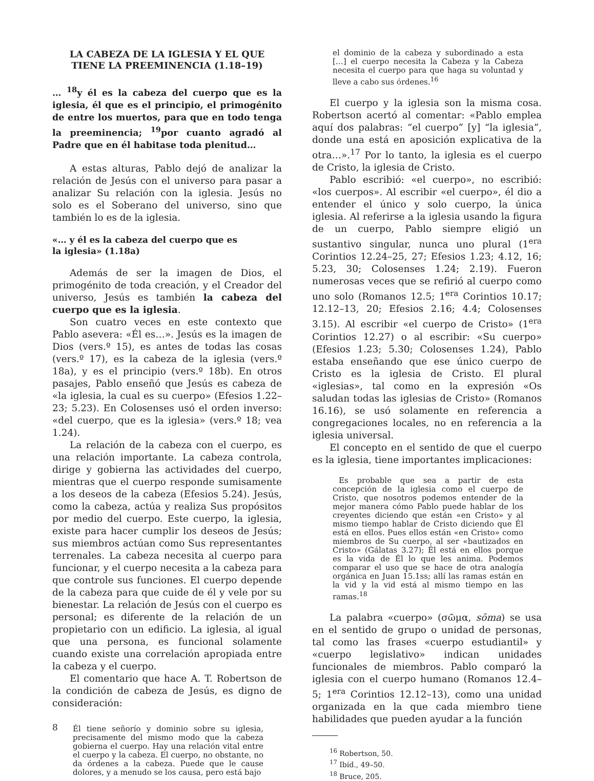LA CABEZA DE LA IGLESIA Y EL QUE TIENE LA PREEMINENCIA (1.18–19)
… <sup>18</sup>y él es la cabeza del cuerpo que es la iglesia, él que es el principio, el primogénito de entre los muertos, para que en todo tenga la preeminencia; <sup>19</sup>por cuanto agradó al Padre que en él habitase toda plenitud…
A estas alturas, Pablo dejó de analizar la relación de Jesús con el universo para pasar a analizar Su relación con la iglesia. Jesús no solo es el Soberano del universo, sino que también lo es de la iglesia.
«… y él es la cabeza del cuerpo que es
la iglesia» (1.18a)
Además de ser la imagen de Dios, el primogénito de toda creación, y el Creador del universo, Jesús es también la cabeza del cuerpo que es la iglesia.
Son cuatro veces en este contexto que Pablo asevera: «Él es…». Jesús es la imagen de Dios (vers.º 15), es antes de todas las cosas (vers.º 17), es la cabeza de la iglesia (vers.º 18a), y es el principio (vers.º 18b). En otros pasajes, Pablo enseñó que Jesús es cabeza de «la iglesia, la cual es su cuerpo» (Efesios 1.22–23; 5.23). En Colosenses usó el orden inverso: «del cuerpo, que es la iglesia» (vers.º 18; vea 1.24).
La relación de la cabeza con el cuerpo, es una relación importante. La cabeza controla, dirige y gobierna las actividades del cuerpo, mientras que el cuerpo responde sumisamente a los deseos de la cabeza (Efesios 5.24). Jesús, como la cabeza, actúa y realiza Sus propósitos por medio del cuerpo. Este cuerpo, la iglesia, existe para hacer cumplir los deseos de Jesús; sus miembros actúan como Sus representantes terrenales. La cabeza necesita al cuerpo para funcionar, y el cuerpo necesita a la cabeza para que controle sus funciones. El cuerpo depende de la cabeza para que cuide de él y vele por su bienestar. La relación de Jesús con el cuerpo es personal; es diferente de la relación de un propietario con un edificio. La iglesia, al igual que una persona, es funcional solamente cuando existe una correlación apropiada entre la cabeza y el cuerpo.
El comentario que hace A. T. Robertson de la condición de cabeza de Jesús, es digno de consideración:
Él tiene señorío y dominio sobre su iglesia, precisamente del mismo modo que la cabeza gobierna el cuerpo. Hay una relación vital entre el cuerpo y la cabeza. El cuerpo, no obstante, no da órdenes a la cabeza. Puede que le cause dolores, y a menudo se los causa, pero está bajo
el dominio de la cabeza y subordinado a esta […] el cuerpo necesita la Cabeza y la Cabeza necesita el cuerpo para que haga su voluntad y lleve a cabo sus órdenes.<sup>16</sup>
El cuerpo y la iglesia son la misma cosa. Robertson acertó al comentar: «Pablo emplea aquí dos palabras: “el cuerpo” [y] “la iglesia”, donde una está en aposición explicativa de la otra…».<sup>17</sup> Por lo tanto, la iglesia es el cuerpo de Cristo, la iglesia de Cristo.
Pablo escribió: «el cuerpo», no escribió: «los cuerpos». Al escribir «el cuerpo», él dio a entender el único y solo cuerpo, la única iglesia. Al referirse a la iglesia usando la figura de un cuerpo, Pablo siempre eligió un sustantivo singular, nunca uno plural (1<sup>era</sup> Corintios 12.24–25, 27; Efesios 1.23; 4.12, 16; 5.23, 30; Colosenses 1.24; 2.19). Fueron numerosas veces que se refirió al cuerpo como uno solo (Romanos 12.5; 1<sup>era</sup> Corintios 10.17; 12.12–13, 20; Efesios 2.16; 4.4; Colosenses 3.15). Al escribir «el cuerpo de Cristo» (1<sup>era</sup> Corintios 12.27) o al escribir: «Su cuerpo» (Efesios 1.23; 5.30; Colosenses 1.24), Pablo estaba enseñando que ese único cuerpo de Cristo es la iglesia de Cristo. El plural «iglesias», tal como en la expresión «Os saludan todas las iglesias de Cristo» (Romanos 16.16), se usó solamente en referencia a congregaciones locales, no en referencia a la iglesia universal.
El concepto en el sentido de que el cuerpo es la iglesia, tiene importantes implicaciones:
Es probable que sea a partir de esta concepción de la iglesia como el cuerpo de Cristo, que nosotros podemos entender de la mejor manera cómo Pablo puede hablar de los creyentes diciendo que están «en Cristo» y al mismo tiempo hablar de Cristo diciendo que Él está en ellos. Pues ellos están «en Cristo» como miembros de Su cuerpo, al ser «bautizados en Cristo» (Gálatas 3.27); Él está en ellos porque es la vida de Él lo que les anima. Podemos comparar el uso que se hace de otra analogía orgánica en Juan 15.1ss; allí las ramas están en la vid y la vid está al mismo tiempo en las ramas.<sup>18</sup>
La palabra «cuerpo» (σῶμα, sōma) se usa en el sentido de grupo o unidad de personas, tal como las frases «cuerpo estudiantil» y «cuerpo legislativo» indican unidades funcionales de miembros. Pablo comparó la iglesia con el cuerpo humano (Romanos 12.4–5; 1<sup>era</sup> Corintios 12.12–13), como una unidad organizada en la que cada miembro tiene habilidades que pueden ayudar a la función
<sup>16</sup> Robertson, 50.
<sup>17</sup> Ibíd., 49–50.
<sup>18</sup> Bruce, 205.
8